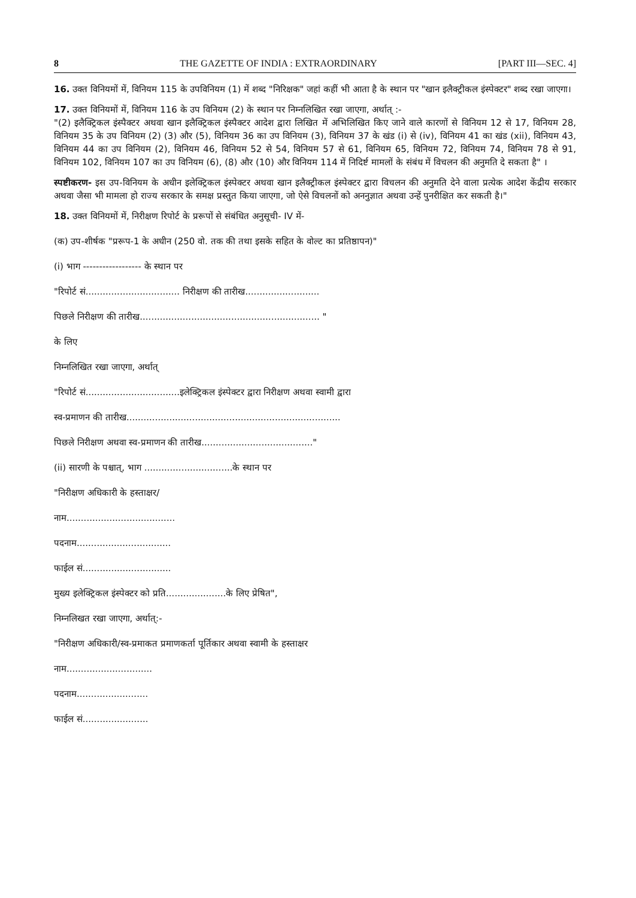8 THE GAZETTE OF INDIA : EXTRAORDINARY [PART III—SEC. 4]
16. उक्त विनियमों में, विनियम 115 के उपविनियम (1) में शब्द "निरिक्षक" जहां कहीं भी आता है के स्थान पर "खान इलैक्ट्रीकल इंस्पेक्टर" शब्द रखा जाएगा।
17. उक्त विनियमों में, विनियम 116 के उप विनियम (2) के स्थान पर निम्नलिखित रखा जाएगा, अर्थात् :-
"(2) इलैक्ट्रिकल इंस्पैक्टर अथवा खान इलैक्ट्रिकल इंस्पैक्टर आदेश द्वारा लिखित में अभिलिखित किए जाने वाले कारणों से विनियम 12 से 17, विनियम 28, विनियम 35 के उप विनियम (2) (3) और (5), विनियम 36 का उप विनियम (3), विनियम 37 के खंड (i) से (iv), विनियम 41 का खंड (xii), विनियम 43, विनियम 44 का उप विनियम (2), विनियम 46, विनियम 52 से 54, विनियम 57 से 61, विनियम 65, विनियम 72, विनियम 74, विनियम 78 से 91, विनियम 102, विनियम 107 का उप विनियम (6), (8) और (10) और विनियम 114 में निदिर्ष्ट मामलों के संबंध में विचलन की अनुमति दे सकता है" ।
स्पष्टीकरण- इस उप-विनियम के अधीन इलेक्ट्रिकल इंस्पेक्टर अथवा खान इलैक्ट्रीकल इंस्पेक्टर द्वारा विचलन की अनुमति देने वाला प्रत्येक आदेश केंद्रीय सरकार अथवा जैसा भी मामला हो राज्य सरकार के समक्ष प्रस्तुत किया जाएगा, जो ऐसे विचलनों को अननुज्ञात अथवा उन्हें पुनरीक्षित कर सकती है।"
18. उक्त विनियमों में, निरीक्षण रिपोर्ट के प्ररूपों से संबंधित अनुसूची- IV में-
(क) उप-शीर्षक "प्ररूप-1 के अधीन (250 वो. तक की तथा इसके सहित के वोल्ट का प्रतिष्ठापन)"
(i) भाग ------------------ के स्थान पर
"रिपोर्ट सं................................. निरीक्षण की तारीख..........................
पिछले निरीक्षण की तारीख............................................................... "
के लिए
निम्नलिखित रखा जाएगा, अर्थात्
"रिपोर्ट सं.................................इलेक्ट्रिकल इंस्पेक्टर द्वारा निरीक्षण अथवा स्वामी द्वारा
स्व-प्रमाणन की तारीख...........................................................................
पिछले निरीक्षण अथवा स्व-प्रमाणन की तारीख......................................."
(ii) सारणी के पश्चात्, भाग ...............................के स्थान पर
"निरीक्षण अधिकारी के हस्ताक्षर/
नाम......................................
पदनाम.................................
फाईल सं...............................
मुख्य इलेक्ट्रिकल इंस्पेक्टर को प्रति.....................के लिए प्रेषित",
निम्नलिखत रखा जाएगा, अर्थात्:-
"निरीक्षण अधिकारी/स्व-प्रमाकत प्रमाणकर्ता पूर्तिकार अथवा स्वामी के हस्ताक्षर
नाम..............................
पदनाम.........................
फाईल सं.......................